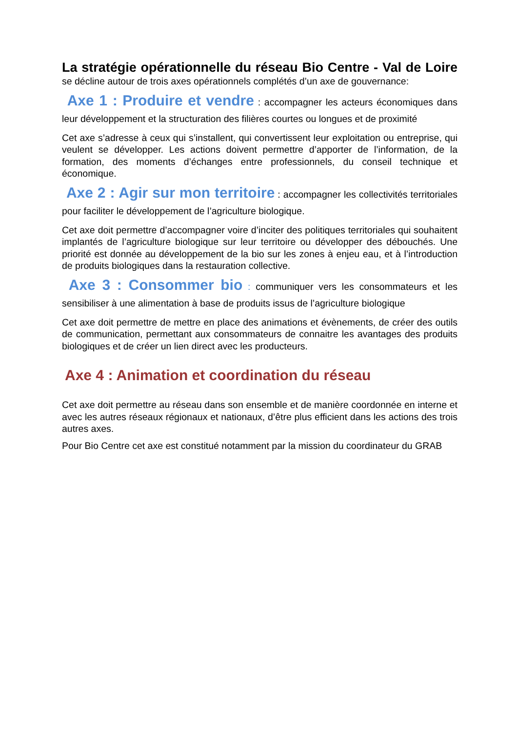La stratégie opérationnelle du réseau Bio Centre - Val de Loire se décline autour de trois axes opérationnels complétés d’un axe de gouvernance:
Axe 1 : Produire et vendre : accompagner les acteurs économiques dans leur développement et la structuration des filières courtes ou longues et de proximité
Cet axe s’adresse à ceux qui s’installent, qui convertissent leur exploitation ou entreprise, qui veulent se développer. Les actions doivent permettre d’apporter de l’information, de la formation, des moments d’échanges entre professionnels, du conseil technique et économique.
Axe 2 : Agir sur mon territoire : accompagner les collectivités territoriales pour faciliter le développement de l’agriculture biologique.
Cet axe doit permettre d’accompagner voire d’inciter des politiques territoriales qui souhaitent implantés de l’agriculture biologique sur leur territoire ou développer des débouchés. Une priorité est donnée au développement de la bio sur les zones à enjeu eau, et à l’introduction de produits biologiques dans la restauration collective.
Axe 3 : Consommer bio : communiquer vers les consommateurs et les sensibiliser à une alimentation à base de produits issus de l’agriculture biologique
Cet axe doit permettre de mettre en place des animations et évènements, de créer des outils de communication, permettant aux consommateurs de connaitre les avantages des produits biologiques et de créer un lien direct avec les producteurs.
Axe 4 : Animation et coordination du réseau
Cet axe doit permettre au réseau dans son ensemble et de manière coordonnée en interne et avec les autres réseaux régionaux et nationaux, d’être plus efficient dans les actions des trois autres axes.
Pour Bio Centre cet axe est constitué notamment par la mission du coordinateur du GRAB